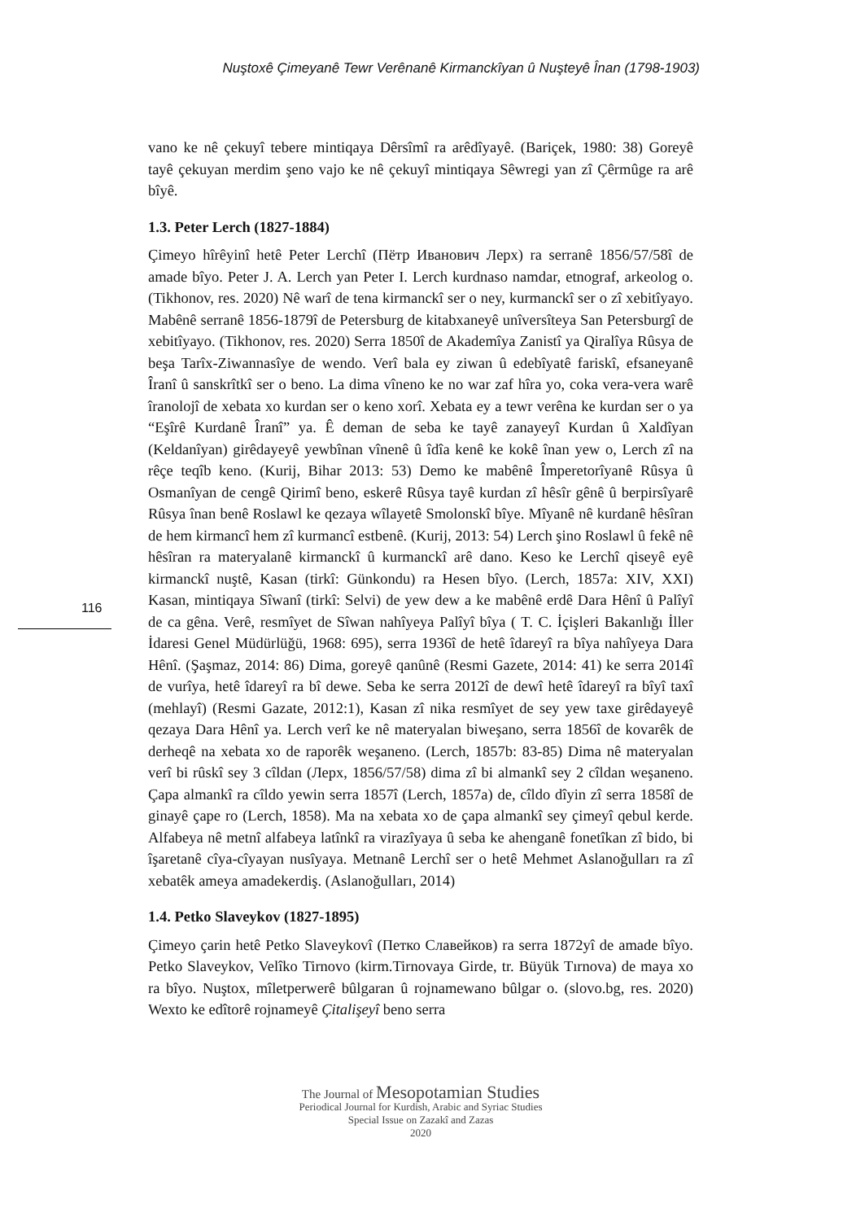Nuştoxê Çimeyanê Tewr Verênanê Kirmanckîyan û Nuşteyê Înan (1798-1903)
116
vano ke nê çekuyî tebere mintiqaya Dêrsîmî ra arêdîyayê. (Bariçek, 1980: 38) Goreyê tayê çekuyan merdim şeno vajo ke nê çekuyî mintiqaya Sêwregi yan zî Çêrmûge ra arê bîyê.
1.3. Peter Lerch (1827-1884)
Çimeyo hîrêyinî hetê Peter Lerchî (Пётр Иванович Лерх) ra serranê 1856/57/58î de amade bîyo. Peter J. A. Lerch yan Peter I. Lerch kurdnaso namdar, etnograf, arkeolog o. (Tikhonov, res. 2020) Nê warî de tena kirmanckî ser o ney, kurmanckî ser o zî xebitîyayo. Mabênê serranê 1856-1879î de Petersburg de kitabxaneyê unîversîteya San Petersburgî de xebitîyayo. (Tikhonov, res. 2020) Serra 1850î de Akademîya Zanistî ya Qiralîya Rûsya de beşa Tarîx-Ziwannasîye de wendo. Verî bala ey ziwan û edebîyatê fariskî, efsaneyanê Îranî û sanskrîtkî ser o beno. La dima vîneno ke no war zaf hîra yo, coka vera-vera warê îranolojî de xebata xo kurdan ser o keno xorî. Xebata ey a tewr verêna ke kurdan ser o ya “Eşîrê Kurdanê Îranî” ya. Ê deman de seba ke tayê zanayeyî Kurdan û Xaldîyan (Keldanîyan) girêdayeyê yewbînan vînenê û îdîa kenê ke kokê înan yew o, Lerch zî na rêçe teqîb keno. (Kurij, Bihar 2013: 53) Demo ke mabênê Împeretorîyanê Rûsya û Osmanîyan de cengê Qirimî beno, eskerê Rûsya tayê kurdan zî hêsîr gênê û berpirsîyarê Rûsya înan benê Roslawl ke qezaya wîlayetê Smolonskî bîye. Mîyanê nê kurdanê hêsîran de hem kirmancî hem zî kurmancî estbenê. (Kurij, 2013: 54) Lerch şino Roslawl û fekê nê hêsîran ra materyalanê kirmanckî û kurmanckî arê dano. Keso ke Lerchî qiseyê eyê kirmanckî nuştê, Kasan (tirkî: Günkondu) ra Hesen bîyo. (Lerch, 1857a: XIV, XXI) Kasan, mintiqaya Sîwanî (tirkî: Selvi) de yew dew a ke mabênê erdê Dara Hênî û Palîyî de ca gêna. Verê, resmîyet de Sîwan nahîyeya Palîyî bîya ( T. C. İçişleri Bakanlığı İller İdaresi Genel Müdürlüğü, 1968: 695), serra 1936î de hetê îdareyî ra bîya nahîyeya Dara Hênî. (Şaşmaz, 2014: 86) Dima, goreyê qanûnê (Resmi Gazete, 2014: 41) ke serra 2014î de vurîya, hetê îdareyî ra bî dewe. Seba ke serra 2012î de dewî hetê îdareyî ra bîyî taxî (mehlayî) (Resmi Gazate, 2012:1), Kasan zî nika resmîyet de sey yew taxe girêdayeyê qezaya Dara Hênî ya. Lerch verî ke nê materyalan biweşano, serra 1856î de kovarêk de derheqê na xebata xo de raporêk weşaneno. (Lerch, 1857b: 83-85) Dima nê materyalan verî bi rûskî sey 3 cîldan (Лерх, 1856/57/58) dima zî bi almankî sey 2 cîldan weşaneno. Çapa almankî ra cîldo yewin serra 1857î (Lerch, 1857a) de, cîldo dîyin zî serra 1858î de ginayê çape ro (Lerch, 1858). Ma na xebata xo de çapa almankî sey çimeyî qebul kerde. Alfabeya nê metnî alfabeya latînkî ra virazîyaya û seba ke ahenganê fonetîkan zî bido, bi îşaretanê cîya-cîyayan nusîyaya. Metnanê Lerchî ser o hetê Mehmet Aslanoğulları ra zî xebatêk ameya amadekerdiş. (Aslanoğulları, 2014)
1.4. Petko Slaveykov (1827-1895)
Çimeyo çarin hetê Petko Slaveykovî (Петко Славейков) ra serra 1872yî de amade bîyo. Petko Slaveykov, Velîko Tirnovo (kirm.Tirnovaya Girde, tr. Büyük Tırnova) de maya xo ra bîyo. Nuştox, mîletperwerê bûlgaran û rojnamewano bûlgar o. (slovo.bg, res. 2020) Wexto ke edîtorê rojnameyê Çitalişeyî beno serra
The Journal of Mesopotamian Studies
Periodical Journal for Kurdish, Arabic and Syriac Studies
Special Issue on Zazakî and Zazas
2020